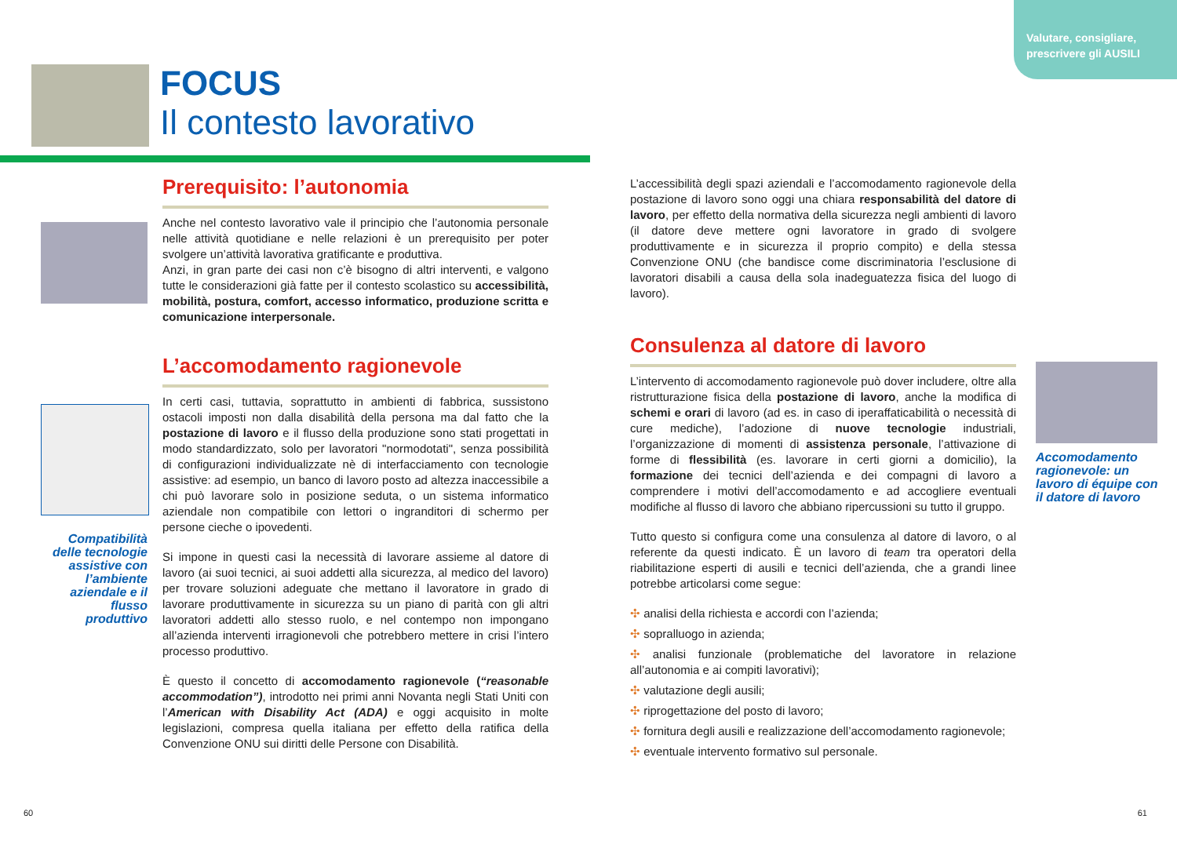Valutare, consigliare,
prescrivere gli AUSILI
FOCUS
Il contesto lavorativo
Compatibilità delle tecnologie assistive con l’ambiente aziendale e il flusso produttivo
Prerequisito: l’autonomia
Anche nel contesto lavorativo vale il principio che l’autonomia personale nelle attività quotidiane e nelle relazioni è un prerequisito per poter svolgere un’attività lavorativa gratificante e produttiva.
Anzi, in gran parte dei casi non c’è bisogno di altri interventi, e valgono tutte le considerazioni già fatte per il contesto scolastico su accessibilità, mobilità, postura, comfort, accesso informatico, produzione scritta e comunicazione interpersonale.
L’accomodamento ragionevole
In certi casi, tuttavia, soprattutto in ambienti di fabbrica, sussistono ostacoli imposti non dalla disabilità della persona ma dal fatto che la postazione di lavoro e il flusso della produzione sono stati progettati in modo standardizzato, solo per lavoratori "normodotati", senza possibilità di configurazioni individualizzate nè di interfacciamento con tecnologie assistive: ad esempio, un banco di lavoro posto ad altezza inaccessibile a chi può lavorare solo in posizione seduta, o un sistema informatico aziendale non compatibile con lettori o ingranditori di schermo per persone cieche o ipovedenti.
Si impone in questi casi la necessità di lavorare assieme al datore di lavoro (ai suoi tecnici, ai suoi addetti alla sicurezza, al medico del lavoro) per trovare soluzioni adeguate che mettano il lavoratore in grado di lavorare produttivamente in sicurezza su un piano di parità con gli altri lavoratori addetti allo stesso ruolo, e nel contempo non impongano all’azienda interventi irragionevoli che potrebbero mettere in crisi l’intero processo produttivo.
È questo il concetto di accomodamento ragionevole (“reasonable accommodation”), introdotto nei primi anni Novanta negli Stati Uniti con l’American with Disability Act (ADA) e oggi acquisito in molte legislazioni, compresa quella italiana per effetto della ratifica della Convenzione ONU sui diritti delle Persone con Disabilità.
L’accessibilità degli spazi aziendali e l’accomodamento ragionevole della postazione di lavoro sono oggi una chiara responsabilità del datore di lavoro, per effetto della normativa della sicurezza negli ambienti di lavoro (il datore deve mettere ogni lavoratore in grado di svolgere produttivamente e in sicurezza il proprio compito) e della stessa Convenzione ONU (che bandisce come discriminatoria l’esclusione di lavoratori disabili a causa della sola inadeguatezza fisica del luogo di lavoro).
Consulenza al datore di lavoro
L’intervento di accomodamento ragionevole può dover includere, oltre alla ristrutturazione fisica della postazione di lavoro, anche la modifica di schemi e orari di lavoro (ad es. in caso di iperaffaticabilità o necessità di cure mediche), l’adozione di nuove tecnologie industriali, l’organizzazione di momenti di assistenza personale, l’attivazione di forme di flessibilità (es. lavorare in certi giorni a domicilio), la formazione dei tecnici dell’azienda e dei compagni di lavoro a comprendere i motivi dell’accomodamento e ad accogliere eventuali modifiche al flusso di lavoro che abbiano ripercussioni su tutto il gruppo.
Tutto questo si configura come una consulenza al datore di lavoro, o al referente da questi indicato. È un lavoro di team tra operatori della riabilitazione esperti di ausili e tecnici dell’azienda, che a grandi linee potrebbe articolarsi come segue:
✣ analisi della richiesta e accordi con l’azienda;
✣ sopralluogo in azienda;
✣ analisi funzionale (problematiche del lavoratore in relazione all’autonomia e ai compiti lavorativi);
✣ valutazione degli ausili;
✣ riprogettazione del posto di lavoro;
✣ fornitura degli ausili e realizzazione dell’accomodamento ragionevole;
✣ eventuale intervento formativo sul personale.
Accomodamento ragionevole: un lavoro di équipe con il datore di lavoro
60 61